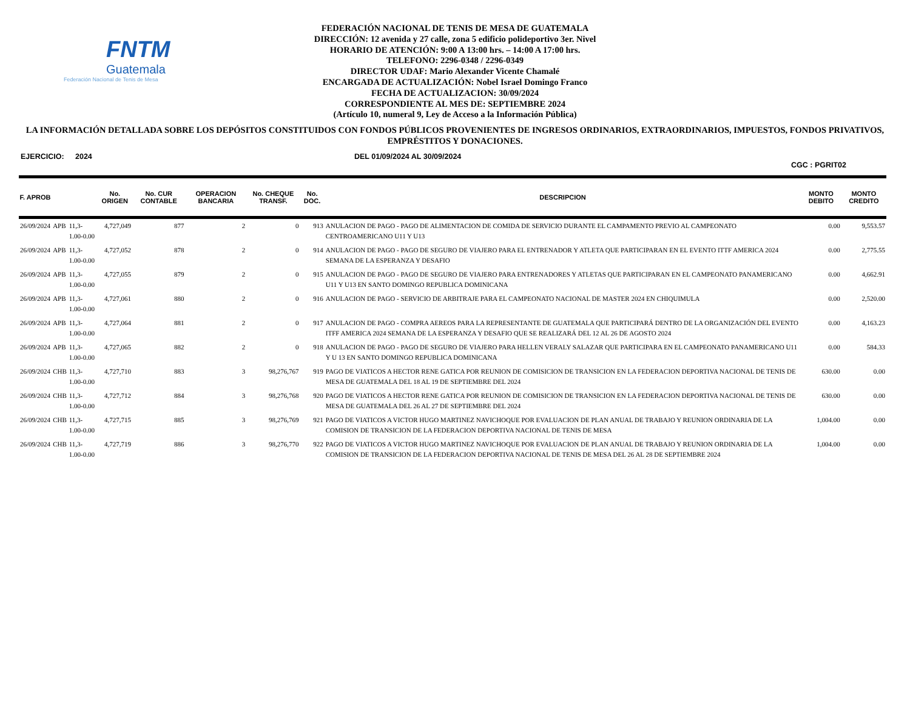FNTM
Guatemala
Federación Nacional de Tenis de Mesa
FEDERACIÓN NACIONAL DE TENIS DE MESA DE GUATEMALA
DIRECCIÓN: 12 avenida y 27 calle, zona 5 edificio polideportivo 3er. Nivel
HORARIO DE ATENCIÓN: 9:00 A 13:00 hrs. – 14:00 A 17:00 hrs.
TELEFONO: 2296-0348 / 2296-0349
DIRECTOR UDAF: Mario Alexander Vicente Chamalé
ENCARGADA DE ACTUALIZACIÓN: Nobel Israel Domingo Franco
FECHA DE ACTUALIZACION: 30/09/2024
CORRESPONDIENTE AL MES DE: SEPTIEMBRE 2024
(Artículo 10, numeral 9, Ley de Acceso a la Información Pública)
LA INFORMACIÓN DETALLADA SOBRE LOS DEPÓSITOS CONSTITUIDOS CON FONDOS PÚBLICOS PROVENIENTES DE INGRESOS ORDINARIOS, EXTRAORDINARIOS, IMPUESTOS, FONDOS PRIVATIVOS, EMPRÉSTITOS Y DONACIONES.
EJERCICIO: 2024 DEL 01/09/2024 AL 30/09/2024 CGC : PGRIT02
| F. APROB | | | No. ORIGEN | No. CUR CONTABLE | OPERACION BANCARIA | No. CHEQUE TRANSF. | No. DOC. | DESCRIPCION | MONTO DEBITO | MONTO CREDITO |
| --- | --- | --- | --- | --- | --- | --- | --- | --- | --- | --- |
| 26/09/2024 | APB | 11,3-1.00-0.00 | 4,727,049 | 877 | 2 | 0 | 913 | ANULACION DE PAGO - PAGO DE ALIMENTACION DE COMIDA DE SERVICIO DURANTE EL CAMPAMENTO PREVIO AL CAMPEONATO CENTROAMERICANO U11 Y U13 | 0.00 | 9,553.57 |
| 26/09/2024 | APB | 11,3-1.00-0.00 | 4,727,052 | 878 | 2 | 0 | 914 | ANULACION DE PAGO - PAGO DE SEGURO DE VIAJERO PARA EL ENTRENADOR Y ATLETA QUE PARTICIPARAN EN EL EVENTO ITTF AMERICA 2024 SEMANA DE LA ESPERANZA Y DESAFIO | 0.00 | 2,775.55 |
| 26/09/2024 | APB | 11,3-1.00-0.00 | 4,727,055 | 879 | 2 | 0 | 915 | ANULACION DE PAGO - PAGO DE SEGURO DE VIAJERO PARA ENTRENADORES Y ATLETAS QUE PARTICIPARAN EN EL CAMPEONATO PANAMERICANO U11 Y U13 EN SANTO DOMINGO REPUBLICA DOMINICANA | 0.00 | 4,662.91 |
| 26/09/2024 | APB | 11,3-1.00-0.00 | 4,727,061 | 880 | 2 | 0 | 916 | ANULACION DE PAGO - SERVICIO DE ARBITRAJE PARA EL CAMPEONATO NACIONAL DE MASTER 2024 EN CHIQUIMULA | 0.00 | 2,520.00 |
| 26/09/2024 | APB | 11,3-1.00-0.00 | 4,727,064 | 881 | 2 | 0 | 917 | ANULACION DE PAGO - COMPRA AEREOS PARA LA REPRESENTANTE DE GUATEMALA QUE PARTICIPARÁ DENTRO DE LA ORGANIZACIÓN DEL EVENTO ITFF AMERICA 2024 SEMANA DE LA ESPERANZA Y DESAFIO QUE SE REALIZARÁ DEL 12 AL 26 DE AGOSTO 2024 | 0.00 | 4,163.23 |
| 26/09/2024 | APB | 11,3-1.00-0.00 | 4,727,065 | 882 | 2 | 0 | 918 | ANULACION DE PAGO - PAGO DE SEGURO DE VIAJERO PARA HELLEN VERALY SALAZAR QUE PARTICIPARA EN EL CAMPEONATO PANAMERICANO U11 Y U 13 EN SANTO DOMINGO REPUBLICA DOMINICANA | 0.00 | 584.33 |
| 26/09/2024 | CHB | 11,3-1.00-0.00 | 4,727,710 | 883 | 3 | 98,276,767 | 919 | PAGO DE VIATICOS A HECTOR RENE GATICA POR REUNION DE COMISICION DE TRANSICION EN LA FEDERACION DEPORTIVA NACIONAL DE TENIS DE MESA DE GUATEMALA DEL 18 AL 19 DE SEPTIEMBRE DEL 2024 | 630.00 | 0.00 |
| 26/09/2024 | CHB | 11,3-1.00-0.00 | 4,727,712 | 884 | 3 | 98,276,768 | 920 | PAGO DE VIATICOS A HECTOR RENE GATICA POR REUNION DE COMISICION DE TRANSICION EN LA FEDERACION DEPORTIVA NACIONAL DE TENIS DE MESA DE GUATEMALA DEL 26 AL 27 DE SEPTIEMBRE DEL 2024 | 630.00 | 0.00 |
| 26/09/2024 | CHB | 11,3-1.00-0.00 | 4,727,715 | 885 | 3 | 98,276,769 | 921 | PAGO DE VIATICOS A VICTOR HUGO MARTINEZ NAVICHOQUE POR EVALUACION DE PLAN ANUAL DE TRABAJO Y REUNION ORDINARIA DE LA COMISION DE TRANSICION DE LA FEDERACION DEPORTIVA NACIONAL DE TENIS DE MESA | 1,004.00 | 0.00 |
| 26/09/2024 | CHB | 11,3-1.00-0.00 | 4,727,719 | 886 | 3 | 98,276,770 | 922 | PAGO DE VIATICOS A VICTOR HUGO MARTINEZ NAVICHOQUE POR EVALUACION DE PLAN ANUAL DE TRABAJO Y REUNION ORDINARIA DE LA COMISION DE TRANSICION DE LA FEDERACION DEPORTIVA NACIONAL DE TENIS DE MESA DEL 26 AL 28 DE SEPTIEMBRE 2024 | 1,004.00 | 0.00 |